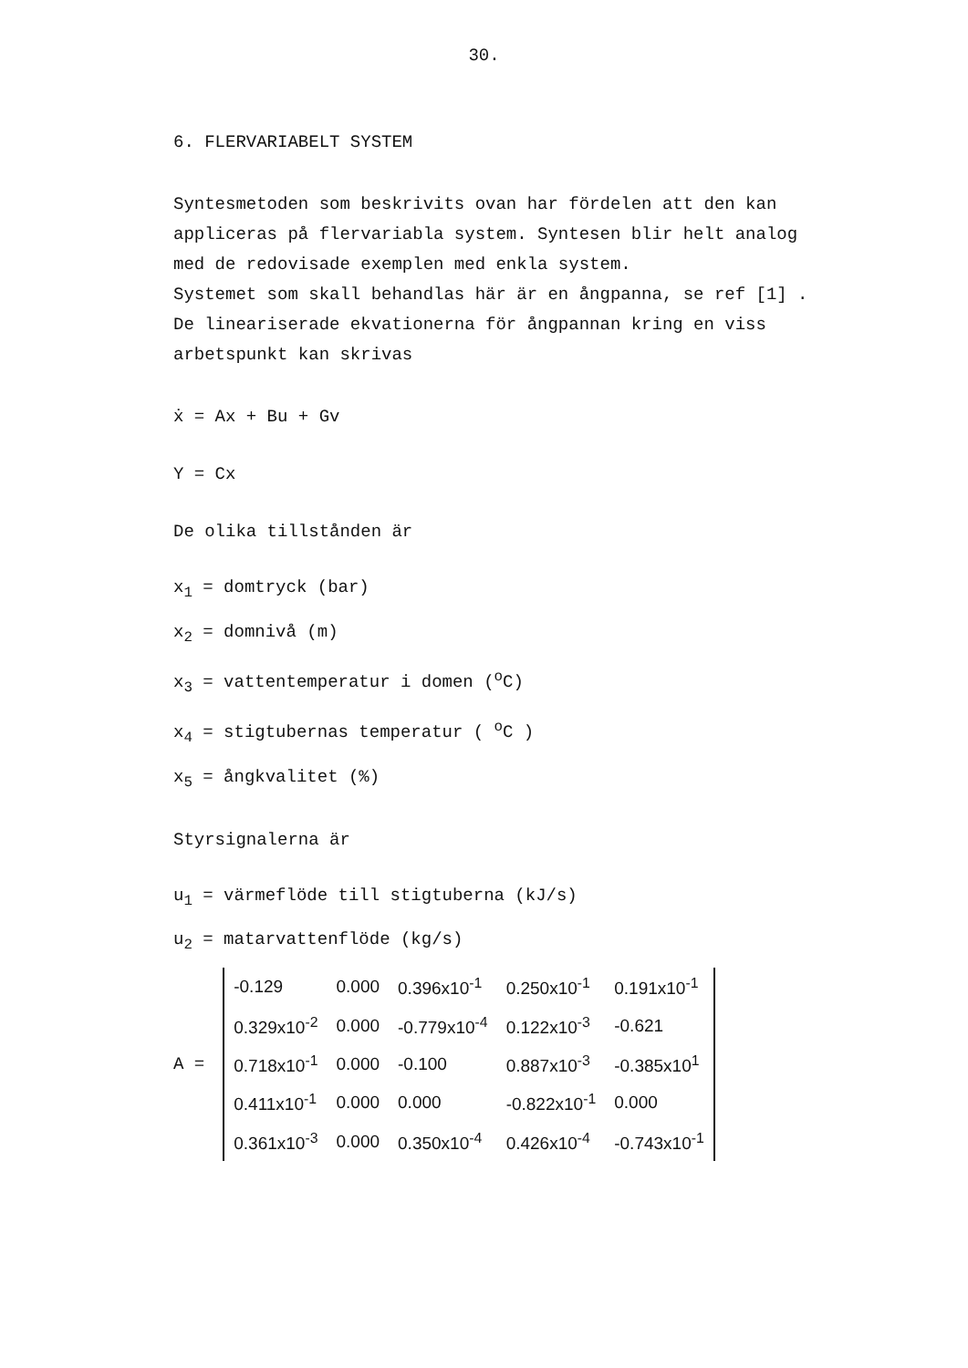30.
6. FLERVARIABELT SYSTEM
Syntesmetoden som beskrivits ovan har fördelen att den kan
appliceras på flervariabla system. Syntesen blir helt analog
med de redovisade exemplen med enkla system.
Systemet som skall behandlas här är en ångpanna, se ref [1] .
De lineariserade ekvationerna för ångpannan kring en viss
arbetspunkt kan skrivas
ẋ = Ax + Bu + Gv
Y = Cx
De olika tillstånden är
x<sub>1</sub> = domtryck (bar)
x<sub>2</sub> = domnivå (m)
x<sub>3</sub> = vattentemperatur i domen (<sup>o</sup>C)
x<sub>4</sub> = stigtubernas temperatur ( <sup>o</sup>C )
x<sub>5</sub> = ångkvalitet (%)
Styrsignalerna är
u<sub>1</sub> = värmeflöde till stigtuberna (kJ/s)
u<sub>2</sub> = matarvattenflöde (kg/s)
A =
| -0.129 | 0.000 | 0.396x10<sup>-1</sup> | 0.250x10<sup>-1</sup> | 0.191x10<sup>-1</sup> |
| 0.329x10<sup>-2</sup> | 0.000 | -0.779x10<sup>-4</sup> | 0.122x10<sup>-3</sup> | -0.621 |
| 0.718x10<sup>-1</sup> | 0.000 | -0.100 | 0.887x10<sup>-3</sup> | -0.385x10<sup>1</sup> |
| 0.411x10<sup>-1</sup> | 0.000 | 0.000 | -0.822x10<sup>-1</sup> | 0.000 |
| 0.361x10<sup>-3</sup> | 0.000 | 0.350x10<sup>-4</sup> | 0.426x10<sup>-4</sup> | -0.743x10<sup>-1</sup> |